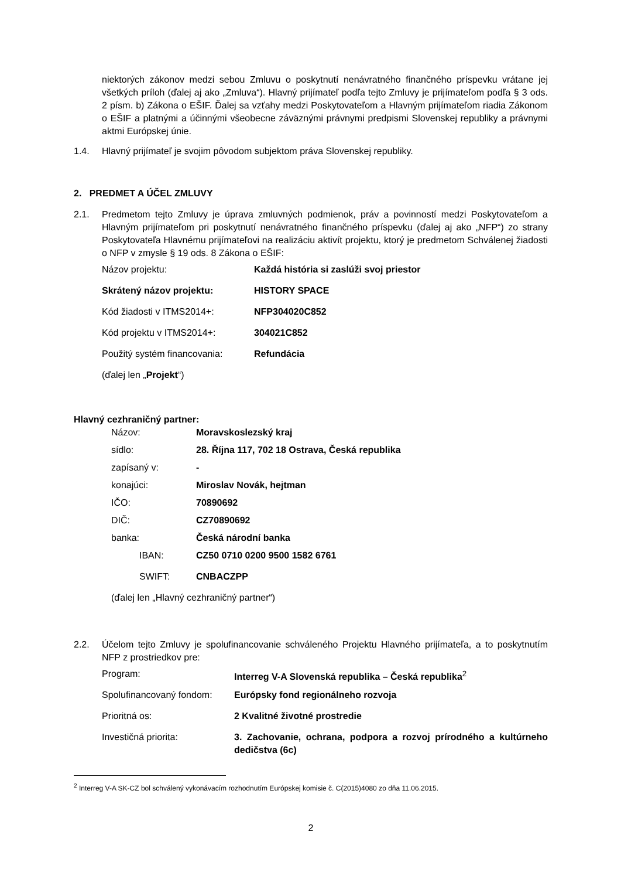niektorých zákonov medzi sebou Zmluvu o poskytnutí nenávratného finančného príspevku vrátane jej všetkých príloh (ďalej aj ako „Zmluva“). Hlavný prijímateľ podľa tejto Zmluvy je prijímateľom podľa § 3 ods. 2 písm. b) Zákona o EŠIF. Ďalej sa vzťahy medzi Poskytovateľom a Hlavným prijímateľom riadia Zákonom o EŠIF a platnými a účinnými všeobecne záväznými právnymi predpismi Slovenskej republiky a právnymi aktmi Európskej únie.
1.4. Hlavný prijímateľ je svojim pôvodom subjektom práva Slovenskej republiky.
2. PREDMET A ÚČEL ZMLUVY
2.1. Predmetom tejto Zmluvy je úprava zmluvných podmienok, práv a povinností medzi Poskytovateľom a Hlavným prijímateľom pri poskytnutí nenávratného finančného príspevku (ďalej aj ako „NFP“) zo strany Poskytovateľa Hlavnému prijímateľovi na realizáciu aktivít projektu, ktorý je predmetom Schválenej žiadosti o NFP v zmysle § 19 ods. 8 Zákona o EŠIF:
| Názov projektu: | Každá história si zaslúži svoj priestor |
| Skrátený názov projektu: | HISTORY SPACE |
| Kód žiadosti v ITMS2014+: | NFP304020C852 |
| Kód projektu v ITMS2014+: | 304021C852 |
| Použitý systém financovania: | Refundácia |
| (ďalej len „ Projekt “) | |
Hlavný cezhraničný partner:
| Názov: | Moravskoslezský kraj |
| sídlo: | 28. Října 117, 702 18 Ostrava, Česká republika |
| zapísaný v: | - |
| konajúci: | Miroslav Novák, hejtman |
| IČO: | 70890692 |
| DIČ: | CZ70890692 |
| banka: | Česká národní banka |
| IBAN: | CZ50 0710 0200 9500 1582 6761 |
| SWIFT: | CNBACZPP |
| (ďalej len „Hlavný cezhraničný partner“) | |
2.2. Účelom tejto Zmluvy je spolufinancovanie schváleného Projektu Hlavného prijímateľa, a to poskytnutím NFP z prostriedkov pre:
| Program: | Interreg V-A Slovenská republika – Česká republika<sup>2</sup> |
| Spolufinancovaný fondom: | Európsky fond regionálneho rozvoja |
| Prioritná os: | 2 Kvalitné životné prostredie |
| Investičná priorita: | 3. Zachovanie, ochrana, podpora a rozvoj prírodného a kultúrneho dedičstva (6c) |
<sup>2</sup> Interreg V-A SK-CZ bol schválený vykonávacím rozhodnutím Európskej komisie č. C(2015)4080 zo dňa 11.06.2015.
2